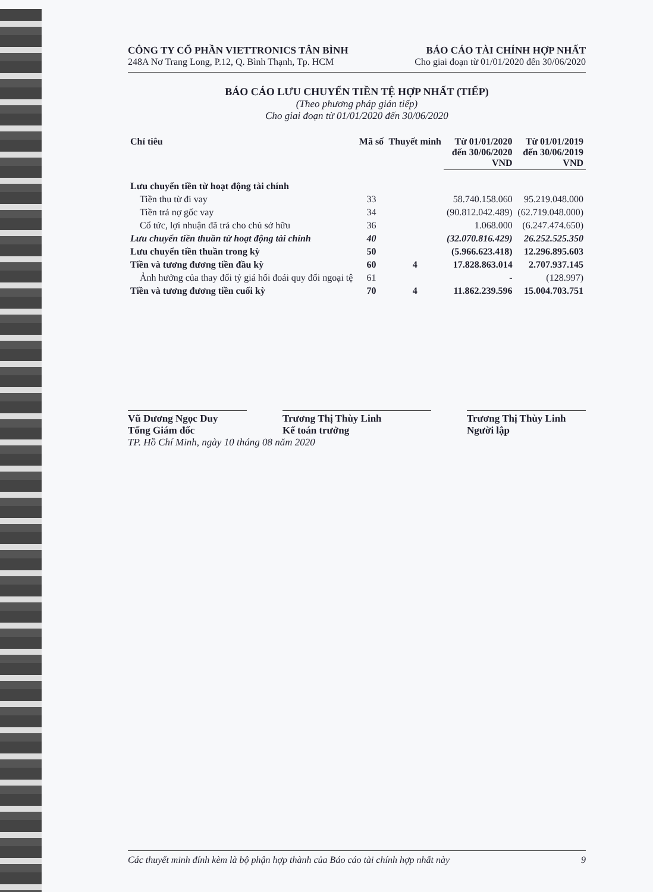CÔNG TY CỔ PHẦN VIETTRONICS TÂN BÌNH
248A Nơ Trang Long, P.12, Q. Bình Thạnh, Tp. HCM
BÁO CÁO TÀI CHÍNH HỢP NHẤT
Cho giai đoạn từ 01/01/2020 đến 30/06/2020
BÁO CÁO LƯU CHUYỂN TIỀN TỆ HỢP NHẤT (TIẾP)
(Theo phương pháp gián tiếp)
Cho giai đoạn từ 01/01/2020 đến 30/06/2020
| Chỉ tiêu | Mã số | Thuyết minh | Từ 01/01/2020 đến 30/06/2020 VND | Từ 01/01/2019 đến 30/06/2019 VND |
| --- | --- | --- | --- | --- |
| Lưu chuyển tiền từ hoạt động tài chính | | | | |
| Tiền thu từ đi vay | 33 | | 58.740.158.060 | 95.219.048.000 |
| Tiền trả nợ gốc vay | 34 | | (90.812.042.489) | (62.719.048.000) |
| Cổ tức, lợi nhuận đã trả cho chủ sở hữu | 36 | | 1.068.000 | (6.247.474.650) |
| Lưu chuyển tiền thuần từ hoạt động tài chính | 40 | | (32.070.816.429) | 26.252.525.350 |
| Lưu chuyển tiền thuần trong kỳ | 50 | | (5.966.623.418) | 12.296.895.603 |
| Tiền và tương đương tiền đầu kỳ | 60 | 4 | 17.828.863.014 | 2.707.937.145 |
| Ảnh hưởng của thay đổi tỷ giá hối đoái quy đổi ngoại tệ | 61 | | - | (128.997) |
| Tiền và tương đương tiền cuối kỳ | 70 | 4 | 11.862.239.596 | 15.004.703.751 |
Vũ Dương Ngọc Duy
Tổng Giám đốc
Trương Thị Thùy Linh
Kế toán trưởng
Trương Thị Thùy Linh
Người lập
TP. Hồ Chí Minh, ngày 10 tháng 08 năm 2020
Các thuyết minh đính kèm là bộ phận hợp thành của Báo cáo tài chính hợp nhất này 9